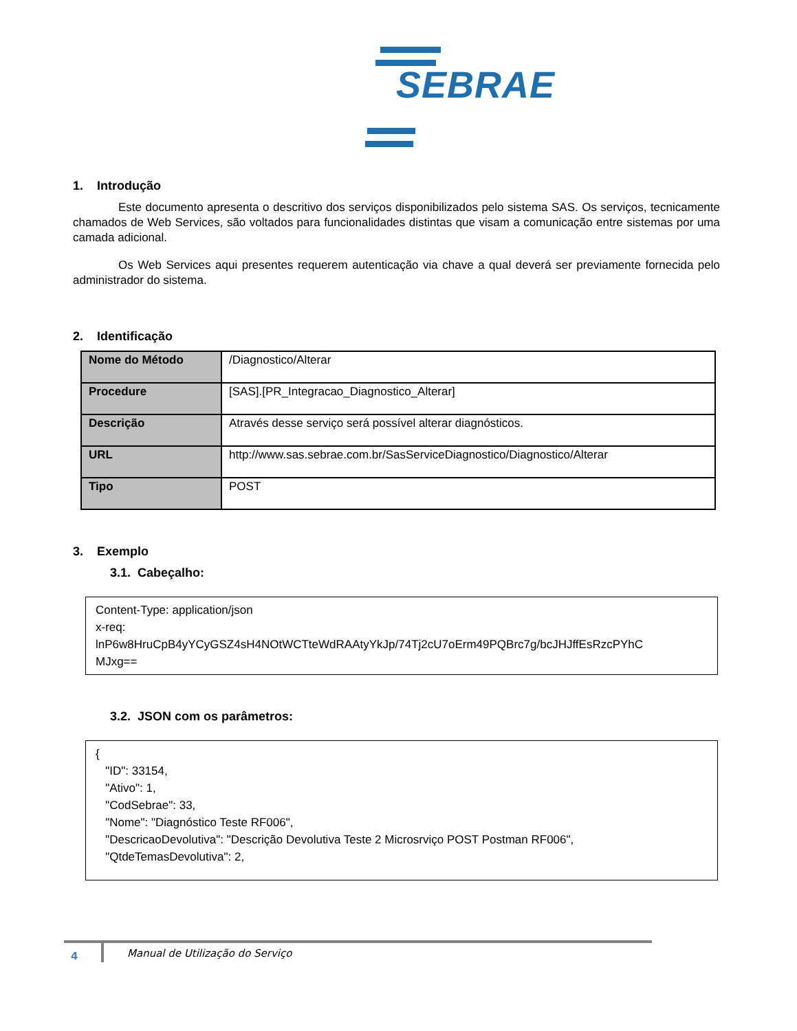SEBRAE
1. Introdução
Este documento apresenta o descritivo dos serviços disponibilizados pelo sistema SAS. Os serviços, tecnicamente chamados de Web Services, são voltados para funcionalidades distintas que visam a comunicação entre sistemas por uma camada adicional.
Os Web Services aqui presentes requerem autenticação via chave a qual deverá ser previamente fornecida pelo administrador do sistema.
2. Identificação
| Nome do Método | /Diagnostico/Alterar |
| Procedure | [SAS].[PR_Integracao_Diagnostico_Alterar] |
| Descrição | Através desse serviço será possível alterar diagnósticos. |
| URL | http://www.sas.sebrae.com.br/SasServiceDiagnostico/Diagnostico/Alterar |
| Tipo | POST |
3. Exemplo
3.1. Cabeçalho:
Content-Type: application/json
x-req:
lnP6w8HruCpB4yYCyGSZ4sH4NOtWCTteWdRAAtyYkJp/74Tj2cU7oErm49PQBrc7g/bcJHJffEsRzcPYhC
MJxg==
3.2. JSON com os parâmetros:
{
"ID": 33154,
"Ativo": 1,
"CodSebrae": 33,
"Nome": "Diagnóstico Teste RF006",
"DescricaoDevolutiva": "Descrição Devolutiva Teste 2 Microsrviço POST Postman RF006",
"QtdeTemasDevolutiva": 2,
4
Manual de Utilização do Serviço